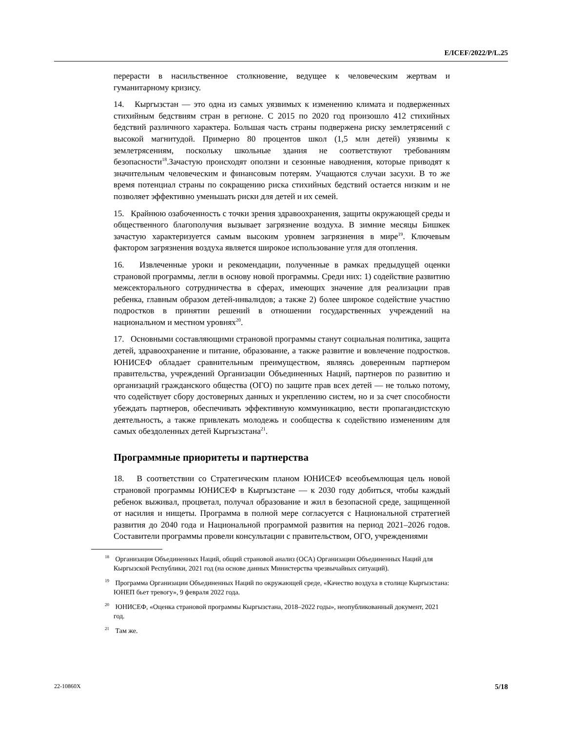E/ICEF/2022/P/L.25
перерасти в насильственное столкновение, ведущее к человеческим жертвам и гуманитарному кризису.
14. Кыргызстан — это одна из самых уязвимых к изменению климата и подверженных стихийным бедствиям стран в регионе. С 2015 по 2020 год произошло 412 стихийных бедствий различного характера. Большая часть страны подвержена риску землетрясений с высокой магнитудой. Примерно 80 процентов школ (1,5 млн детей) уязвимы к землетрясениям, поскольку школьные здания не соответствуют требованиям безопасности<sup>18</sup>.Зачастую происходят оползни и сезонные наводнения, которые приводят к значительным человеческим и финансовым потерям. Учащаются случаи засухи. В то же время потенциал страны по сокращению риска стихийных бедствий остается низким и не позволяет эффективно уменьшать риски для детей и их семей.
15. Крайнюю озабоченность с точки зрения здравоохранения, защиты окружающей среды и общественного благополучия вызывает загрязнение воздуха. В зимние месяцы Бишкек зачастую характеризуется самым высоким уровнем загрязнения в мире<sup>19</sup>. Ключевым фактором загрязнения воздуха является широкое использование угля для отопления.
16. Извлеченные уроки и рекомендации, полученные в рамках предыдущей оценки страновой программы, легли в основу новой программы. Среди них: 1) содействие развитию межсекторального сотрудничества в сферах, имеющих значение для реализации прав ребенка, главным образом детей-инвалидов; а также 2) более широкое содействие участию подростков в принятии решений в отношении государственных учреждений на национальном и местном уровнях<sup>20</sup>.
17. Основными составляющими страновой программы станут социальная политика, защита детей, здравоохранение и питание, образование, а также развитие и вовлечение подростков. ЮНИСЕФ обладает сравнительным преимуществом, являясь доверенным партнером правительства, учреждений Организации Объединенных Наций, партнеров по развитию и организаций гражданского общества (ОГО) по защите прав всех детей — не только потому, что содействует сбору достоверных данных и укреплению систем, но и за счет способности убеждать партнеров, обеспечивать эффективную коммуникацию, вести пропагандистскую деятельность, а также привлекать молодежь и сообщества к содействию изменениям для самых обездоленных детей Кыргызстана<sup>21</sup>.
Программные приоритеты и партнерства
18. В соответствии со Стратегическим планом ЮНИСЕФ всеобъемлющая цель новой страновой программы ЮНИСЕФ в Кыргызстане — к 2030 году добиться, чтобы каждый ребенок выживал, процветал, получал образование и жил в безопасной среде, защищенной от насилия и нищеты. Программа в полной мере согласуется с Национальной стратегией развития до 2040 года и Национальной программой развития на период 2021–2026 годов. Составители программы провели консультации с правительством, ОГО, учреждениями
<sup>18</sup> Организация Объединенных Наций, общий страновой анализ (ОСА) Организации Объединенных Наций для Кыргызской Республики, 2021 год (на основе данных Министерства чрезвычайных ситуаций).
<sup>19</sup> Программа Организации Объединенных Наций по окружающей среде, «Качество воздуха в столице Кыргызстана: ЮНЕП бьет тревогу», 9 февраля 2022 года.
<sup>20</sup> ЮНИСЕФ, «Оценка страновой программы Кыргызстана, 2018–2022 годы», неопубликованный документ, 2021 год.
<sup>21</sup> Там же.
22-10860X 5/18